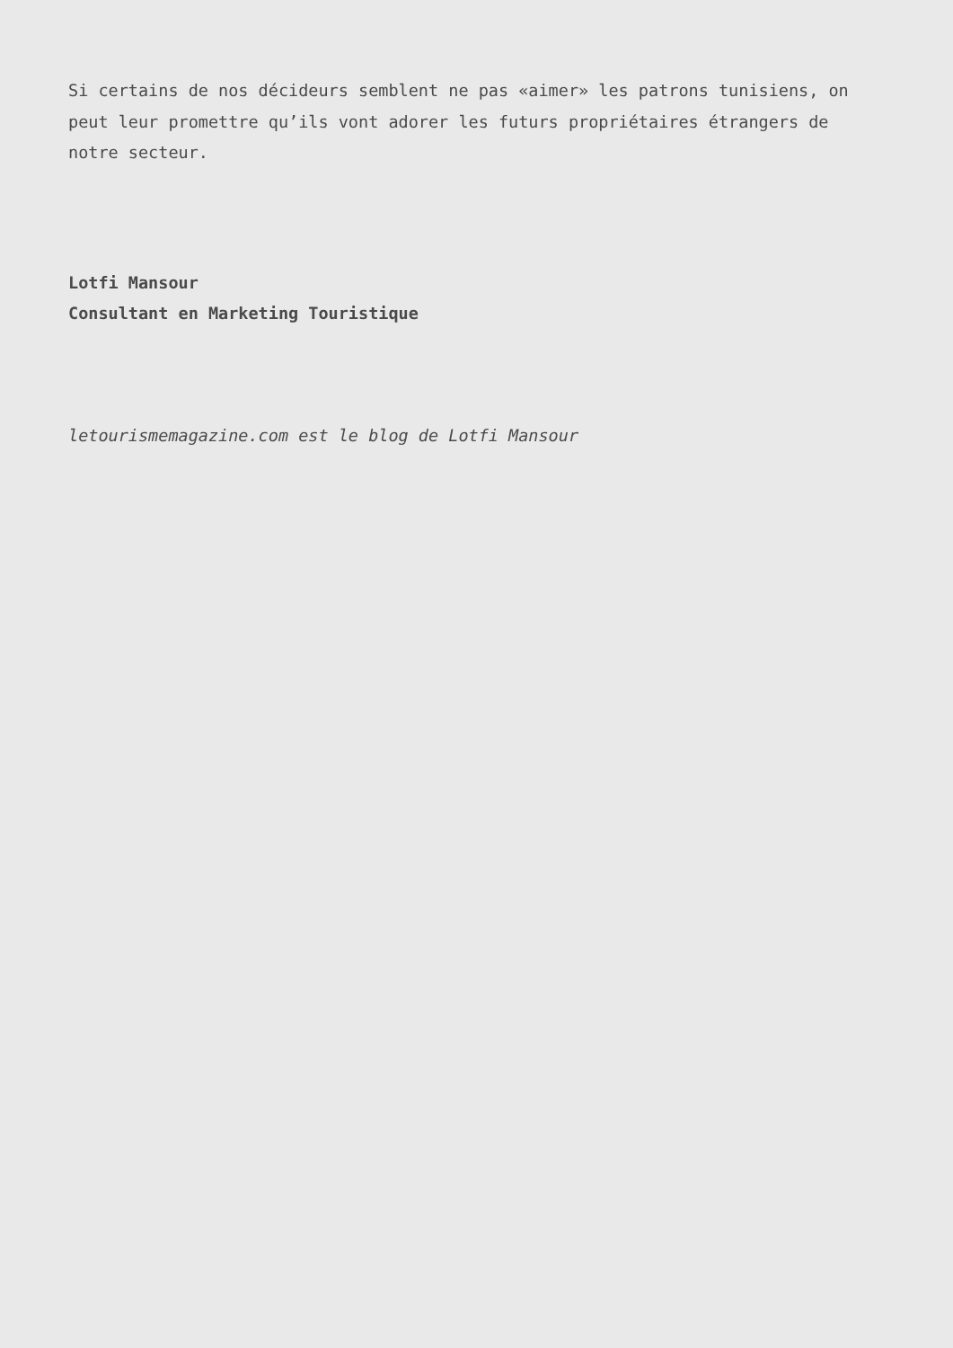Si certains de nos décideurs semblent ne pas «aimer» les patrons tunisiens, on peut leur promettre qu’ils vont adorer les futurs propriétaires étrangers de notre secteur.
Lotfi Mansour
Consultant en Marketing Touristique
letourismemagazine.com est le blog de Lotfi Mansour